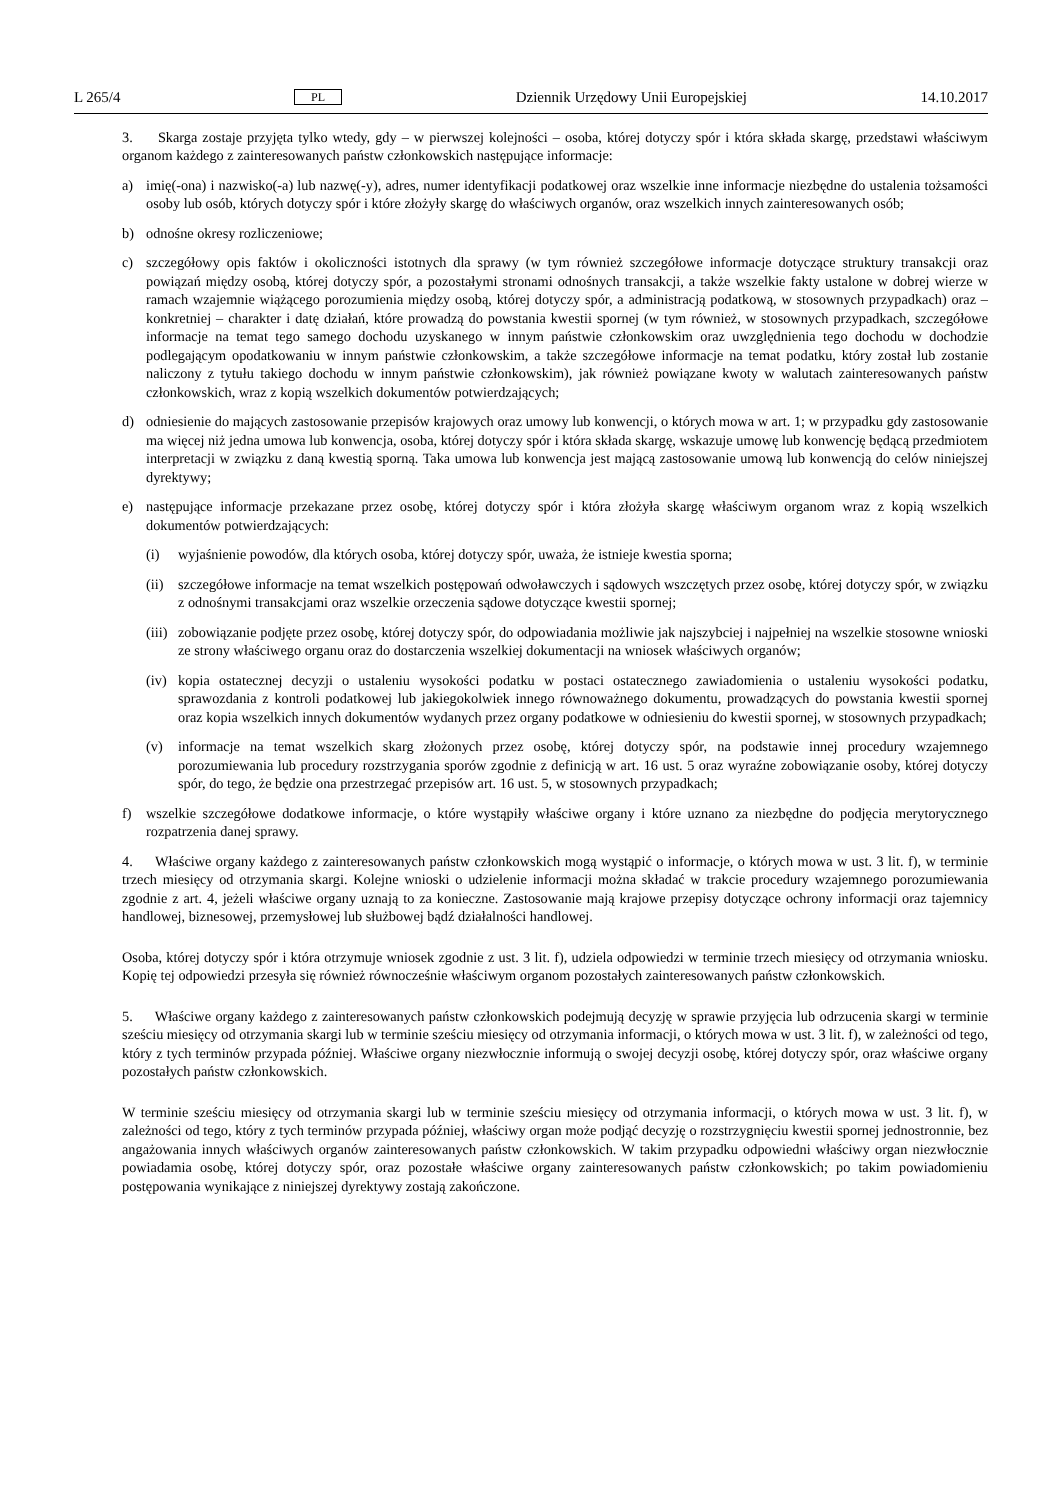L 265/4 PL Dziennik Urzędowy Unii Europejskiej 14.10.2017
3. Skarga zostaje przyjęta tylko wtedy, gdy – w pierwszej kolejności – osoba, której dotyczy spór i która składa skargę, przedstawi właściwym organom każdego z zainteresowanych państw członkowskich następujące informacje:
a) imię(-ona) i nazwisko(-a) lub nazwę(-y), adres, numer identyfikacji podatkowej oraz wszelkie inne informacje niezbędne do ustalenia tożsamości osoby lub osób, których dotyczy spór i które złożyły skargę do właściwych organów, oraz wszelkich innych zainteresowanych osób;
b) odnośne okresy rozliczeniowe;
c) szczegółowy opis faktów i okoliczności istotnych dla sprawy (w tym również szczegółowe informacje dotyczące struktury transakcji oraz powiązań między osobą, której dotyczy spór, a pozostałymi stronami odnośnych transakcji, a także wszelkie fakty ustalone w dobrej wierze w ramach wzajemnie wiążącego porozumienia między osobą, której dotyczy spór, a administracją podatkową, w stosownych przypadkach) oraz – konkretniej – charakter i datę działań, które prowadzą do powstania kwestii spornej (w tym również, w stosownych przypadkach, szczegółowe informacje na temat tego samego dochodu uzyskanego w innym państwie członkowskim oraz uwzględnienia tego dochodu w dochodzie podlegającym opodatkowaniu w innym państwie członkowskim, a także szczegółowe informacje na temat podatku, który został lub zostanie naliczony z tytułu takiego dochodu w innym państwie członkowskim), jak również powiązane kwoty w walutach zainteresowanych państw członkowskich, wraz z kopią wszelkich dokumentów potwierdzających;
d) odniesienie do mających zastosowanie przepisów krajowych oraz umowy lub konwencji, o których mowa w art. 1; w przypadku gdy zastosowanie ma więcej niż jedna umowa lub konwencja, osoba, której dotyczy spór i która składa skargę, wskazuje umowę lub konwencję będącą przedmiotem interpretacji w związku z daną kwestią sporną. Taka umowa lub konwencja jest mającą zastosowanie umową lub konwencją do celów niniejszej dyrektywy;
e) następujące informacje przekazane przez osobę, której dotyczy spór i która złożyła skargę właściwym organom wraz z kopią wszelkich dokumentów potwierdzających:
(i) wyjaśnienie powodów, dla których osoba, której dotyczy spór, uważa, że istnieje kwestia sporna;
(ii) szczegółowe informacje na temat wszelkich postępowań odwoławczych i sądowych wszczętych przez osobę, której dotyczy spór, w związku z odnośnymi transakcjami oraz wszelkie orzeczenia sądowe dotyczące kwestii spornej;
(iii) zobowiązanie podjęte przez osobę, której dotyczy spór, do odpowiadania możliwie jak najszybciej i najpełniej na wszelkie stosowne wnioski ze strony właściwego organu oraz do dostarczenia wszelkiej dokumentacji na wniosek właściwych organów;
(iv) kopia ostatecznej decyzji o ustaleniu wysokości podatku w postaci ostatecznego zawiadomienia o ustaleniu wysokości podatku, sprawozdania z kontroli podatkowej lub jakiegokolwiek innego równoważnego dokumentu, prowadzących do powstania kwestii spornej oraz kopia wszelkich innych dokumentów wydanych przez organy podatkowe w odniesieniu do kwestii spornej, w stosownych przypadkach;
(v) informacje na temat wszelkich skarg złożonych przez osobę, której dotyczy spór, na podstawie innej procedury wzajemnego porozumiewania lub procedury rozstrzygania sporów zgodnie z definicją w art. 16 ust. 5 oraz wyraźne zobowiązanie osoby, której dotyczy spór, do tego, że będzie ona przestrzegać przepisów art. 16 ust. 5, w stosownych przypadkach;
f) wszelkie szczegółowe dodatkowe informacje, o które wystąpiły właściwe organy i które uznano za niezbędne do podjęcia merytorycznego rozpatrzenia danej sprawy.
4. Właściwe organy każdego z zainteresowanych państw członkowskich mogą wystąpić o informacje, o których mowa w ust. 3 lit. f), w terminie trzech miesięcy od otrzymania skargi. Kolejne wnioski o udzielenie informacji można składać w trakcie procedury wzajemnego porozumiewania zgodnie z art. 4, jeżeli właściwe organy uznają to za konieczne. Zastosowanie mają krajowe przepisy dotyczące ochrony informacji oraz tajemnicy handlowej, biznesowej, przemysłowej lub służbowej bądź działalności handlowej.
Osoba, której dotyczy spór i która otrzymuje wniosek zgodnie z ust. 3 lit. f), udziela odpowiedzi w terminie trzech miesięcy od otrzymania wniosku. Kopię tej odpowiedzi przesyła się również równocześnie właściwym organom pozostałych zainteresowanych państw członkowskich.
5. Właściwe organy każdego z zainteresowanych państw członkowskich podejmują decyzję w sprawie przyjęcia lub odrzucenia skargi w terminie sześciu miesięcy od otrzymania skargi lub w terminie sześciu miesięcy od otrzymania informacji, o których mowa w ust. 3 lit. f), w zależności od tego, który z tych terminów przypada później. Właściwe organy niezwłocznie informują o swojej decyzji osobę, której dotyczy spór, oraz właściwe organy pozostałych państw członkowskich.
W terminie sześciu miesięcy od otrzymania skargi lub w terminie sześciu miesięcy od otrzymania informacji, o których mowa w ust. 3 lit. f), w zależności od tego, który z tych terminów przypada później, właściwy organ może podjąć decyzję o rozstrzygnięciu kwestii spornej jednostronnie, bez angażowania innych właściwych organów zainteresowanych państw członkowskich. W takim przypadku odpowiedni właściwy organ niezwłocznie powiadamia osobę, której dotyczy spór, oraz pozostałe właściwe organy zainteresowanych państw członkowskich; po takim powiadomieniu postępowania wynikające z niniejszej dyrektywy zostają zakończone.